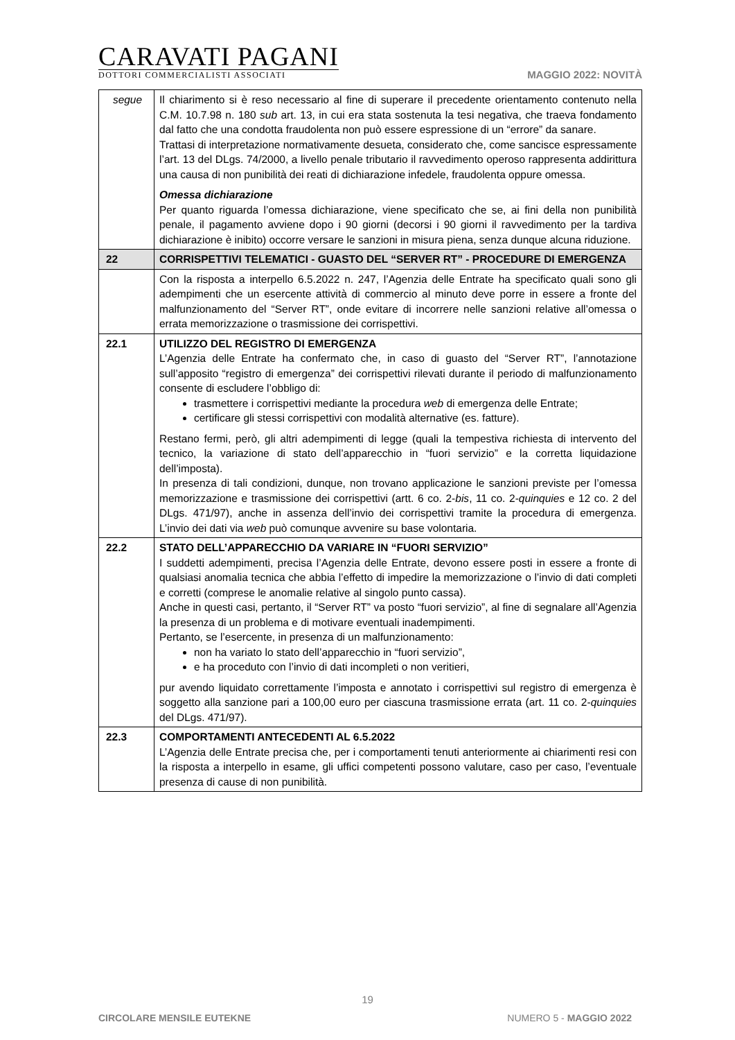CARAVATI PAGANI
DOTTORI COMMERCIALISTI ASSOCIATI
MAGGIO 2022: NOVITÀ
| segue | Il chiarimento si è reso necessario al fine di superare il precedente orientamento contenuto nella C.M. 10.7.98 n. 180 sub art. 13, in cui era stata sostenuta la tesi negativa, che traeva fondamento dal fatto che una condotta fraudolenta non può essere espressione di un “errore” da sanare. Trattasi di interpretazione normativamente desueta, considerato che, come sancisce espressamente l’art. 13 del DLgs. 74/2000, a livello penale tributario il ravvedimento operoso rappresenta addirittura una causa di non punibilità dei reati di dichiarazione infedele, fraudolenta oppure omessa. Omessa dichiarazione Per quanto riguarda l’omessa dichiarazione, viene specificato che se, ai fini della non punibilità penale, il pagamento avviene dopo i 90 giorni (decorsi i 90 giorni il ravvedimento per la tardiva dichiarazione è inibito) occorre versare le sanzioni in misura piena, senza dunque alcuna riduzione. |
| 22 | CORRISPETTIVI TELEMATICI - GUASTO DEL “SERVER RT” - PROCEDURE DI EMERGENZA |
| | Con la risposta a interpello 6.5.2022 n. 247, l’Agenzia delle Entrate ha specificato quali sono gli adempimenti che un esercente attività di commercio al minuto deve porre in essere a fronte del malfunzionamento del “Server RT”, onde evitare di incorrere nelle sanzioni relative all’omessa o errata memorizzazione o trasmissione dei corrispettivi. |
| 22.1 | UTILIZZO DEL REGISTRO DI EMERGENZA L’Agenzia delle Entrate ha confermato che, in caso di guasto del “Server RT”, l’annotazione sull’apposito “registro di emergenza” dei corrispettivi rilevati durante il periodo di malfunzionamento consente di escludere l’obbligo di: trasmettere i corrispettivi mediante la procedura web di emergenza delle Entrate; certificare gli stessi corrispettivi con modalità alternative (es. fatture). Restano fermi, però, gli altri adempimenti di legge (quali la tempestiva richiesta di intervento del tecnico, la variazione di stato dell’apparecchio in “fuori servizio” e la corretta liquidazione dell’imposta). In presenza di tali condizioni, dunque, non trovano applicazione le sanzioni previste per l’omessa memorizzazione e trasmissione dei corrispettivi (artt. 6 co. 2- bis , 11 co. 2- quinquies e 12 co. 2 del DLgs. 471/97), anche in assenza dell’invio dei corrispettivi tramite la procedura di emergenza. L’invio dei dati via web può comunque avvenire su base volontaria. |
| 22.2 | STATO DELL’APPARECCHIO DA VARIARE IN “FUORI SERVIZIO” I suddetti adempimenti, precisa l’Agenzia delle Entrate, devono essere posti in essere a fronte di qualsiasi anomalia tecnica che abbia l’effetto di impedire la memorizzazione o l’invio di dati completi e corretti (comprese le anomalie relative al singolo punto cassa). Anche in questi casi, pertanto, il “Server RT” va posto “fuori servizio”, al fine di segnalare all’Agenzia la presenza di un problema e di motivare eventuali inadempimenti. Pertanto, se l’esercente, in presenza di un malfunzionamento: non ha variato lo stato dell’apparecchio in “fuori servizio”, e ha proceduto con l’invio di dati incompleti o non veritieri, pur avendo liquidato correttamente l’imposta e annotato i corrispettivi sul registro di emergenza è soggetto alla sanzione pari a 100,00 euro per ciascuna trasmissione errata (art. 11 co. 2- quinquies del DLgs. 471/97). |
| 22.3 | COMPORTAMENTI ANTECEDENTI AL 6.5.2022 L’Agenzia delle Entrate precisa che, per i comportamenti tenuti anteriormente ai chiarimenti resi con la risposta a interpello in esame, gli uffici competenti possono valutare, caso per caso, l’eventuale presenza di cause di non punibilità. |
19
CIRCOLARE MENSILE EUTEKNE NUMERO 5 - MAGGIO 2022